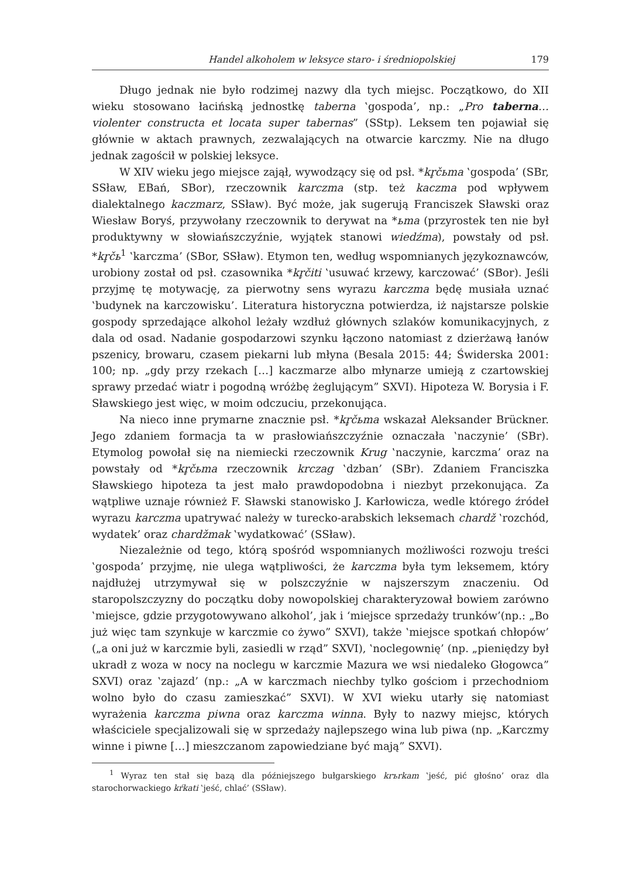Handel alkoholem w leksyce staro- i średniopolskiej 179
Długo jednak nie było rodzimej nazwy dla tych miejsc. Początkowo, do XII wieku stosowano łacińską jednostkę taberna ‛gospoda’, np.: „Pro taberna… violenter constructa et locata super tabernas” (SStp). Leksem ten pojawiał się głównie w aktach prawnych, zezwalających na otwarcie karczmy. Nie na długo jednak zagościł w polskiej leksyce.
W XIV wieku jego miejsce zajął, wywodzący się od psł. *kr̥čьma ‛gospoda’ (SBr, SSław, EBań, SBor), rzeczownik karczma (stp. też kaczma pod wpływem dialektalnego kaczmarz, SSław). Być może, jak sugerują Franciszek Sławski oraz Wiesław Boryś, przywołany rzeczownik to derywat na *ьma (przyrostek ten nie był produktywny w słowiańszczyźnie, wyjątek stanowi wiedźma), powstały od psł. *kr̥čь<sup>1</sup> ‛karczma’ (SBor, SSław). Etymon ten, według wspomnianych językoznawców, urobiony został od psł. czasownika *kr̥čiti ‛usuwać krzewy, karczować’ (SBor). Jeśli przyjmę tę motywację, za pierwotny sens wyrazu karczma będę musiała uznać ‛budynek na karczowisku’. Literatura historyczna potwierdza, iż najstarsze polskie gospody sprzedające alkohol leżały wzdłuż głównych szlaków komunikacyjnych, z dala od osad. Nadanie gospodarzowi szynku łączono natomiast z dzierżawą łanów pszenicy, browaru, czasem piekarni lub młyna (Besala 2015: 44; Świderska 2001: 100; np. „gdy przy rzekach […] kaczmarze albo młynarze umieją z czartowskiej sprawy przedać wiatr i pogodną wróżbę żeglującym” SXVI). Hipoteza W. Borysia i F. Sławskiego jest więc, w moim odczuciu, przekonująca.
Na nieco inne prymarne znacznie psł. *kr̥čьma wskazał Aleksander Brückner. Jego zdaniem formacja ta w prasłowiańszczyźnie oznaczała ‛naczynie’ (SBr). Etymolog powołał się na niemiecki rzeczownik Krug ‛naczynie, karczma’ oraz na powstały od *kr̥čьma rzeczownik krczag ‛dzban’ (SBr). Zdaniem Franciszka Sławskiego hipoteza ta jest mało prawdopodobna i niezbyt przekonująca. Za wątpliwe uznaje również F. Sławski stanowisko J. Karłowicza, wedle którego źródeł wyrazu karczma upatrywać należy w turecko-arabskich leksemach chardž ‛rozchód, wydatek’ oraz chardžmak ‛wydatkować’ (SSław).
Niezależnie od tego, którą spośród wspomnianych możliwości rozwoju treści ‛gospoda’ przyjmę, nie ulega wątpliwości, że karczma była tym leksemem, który najdłużej utrzymywał się w polszczyźnie w najszerszym znaczeniu. Od staropolszczyzny do początku doby nowopolskiej charakteryzował bowiem zarówno ‛miejsce, gdzie przygotowywano alkohol’, jak i ‘miejsce sprzedaży trunków’(np.: „Bo już więc tam szynkuje w karczmie co żywo” SXVI), także ‛miejsce spotkań chłopów’ („a oni już w karczmie byli, zasiedli w rząd” SXVI), ‛noclegownię’ (np. „pieniędzy był ukradł z woza w nocy na noclegu w karczmie Mazura we wsi niedaleko Głogowca” SXVI) oraz ‛zajazd’ (np.: „A w karczmach niechby tylko gościom i przechodniom wolno było do czasu zamieszkać” SXVI). W XVI wieku utarły się natomiast wyrażenia karczma piwna oraz karczma winna. Były to nazwy miejsc, których właściciele specjalizowali się w sprzedaży najlepszego wina lub piwa (np. „Karczmy winne i piwne […] mieszczanom zapowiedziane być mają” SXVI).
<sup>1</sup> Wyraz ten stał się bazą dla późniejszego bułgarskiego krъrkam ‛jeść, pić głośno’ oraz dla starochorwackiego kŕkati ‛jeść, chlać’ (SSław).